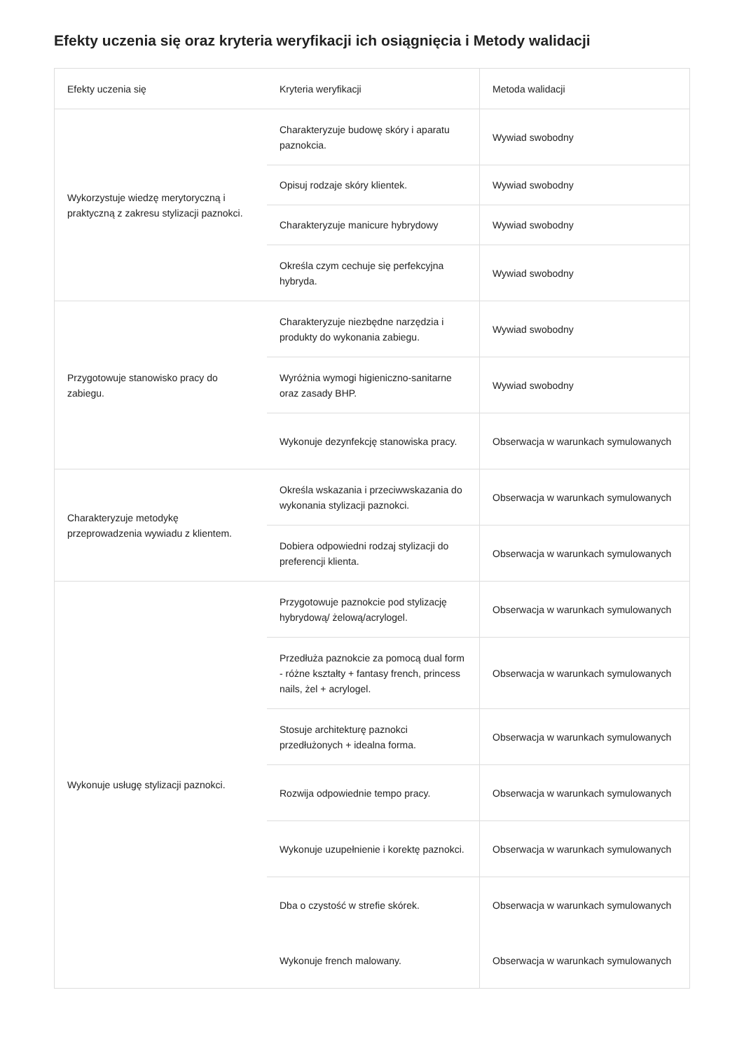Efekty uczenia się oraz kryteria weryfikacji ich osiągnięcia i Metody walidacji
| Efekty uczenia się | Kryteria weryfikacji | Metoda walidacji |
| --- | --- | --- |
| Wykorzystuje wiedzę merytoryczną i praktyczną z zakresu stylizacji paznokci. | Charakteryzuje budowę skóry i aparatu paznokcia. | Wywiad swobodny |
| | Opisuj rodzaje skóry klientek. | Wywiad swobodny |
| | Charakteryzuje manicure hybrydowy | Wywiad swobodny |
| | Określa czym cechuje się perfekcyjna hybryda. | Wywiad swobodny |
| Przygotowuje stanowisko pracy do zabiegu. | Charakteryzuje niezbędne narzędzia i produkty do wykonania zabiegu. | Wywiad swobodny |
| | Wyróżnia wymogi higieniczno-sanitarne oraz zasady BHP. | Wywiad swobodny |
| | Wykonuje dezynfekcję stanowiska pracy. | Obserwacja w warunkach symulowanych |
| Charakteryzuje metodykę przeprowadzenia wywiadu z klientem. | Określa wskazania i przeciwwskazania do wykonania stylizacji paznokci. | Obserwacja w warunkach symulowanych |
| | Dobiera odpowiedni rodzaj stylizacji do preferencji klienta. | Obserwacja w warunkach symulowanych |
| Wykonuje usługę stylizacji paznokci. | Przygotowuje paznokcie pod stylizację hybrydową/ żelową/acrylogel. | Obserwacja w warunkach symulowanych |
| | Przedłuża paznokcie za pomocą dual form - różne kształty + fantasy french, princess nails, żel + acrylogel. | Obserwacja w warunkach symulowanych |
| | Stosuje architekturę paznokci przedłużonych + idealna forma. | Obserwacja w warunkach symulowanych |
| | Rozwija odpowiednie tempo pracy. | Obserwacja w warunkach symulowanych |
| | Wykonuje uzupełnienie i korektę paznokci. | Obserwacja w warunkach symulowanych |
| | Dba o czystość w strefie skórek. | Obserwacja w warunkach symulowanych |
| | Wykonuje french malowany. | Obserwacja w warunkach symulowanych |